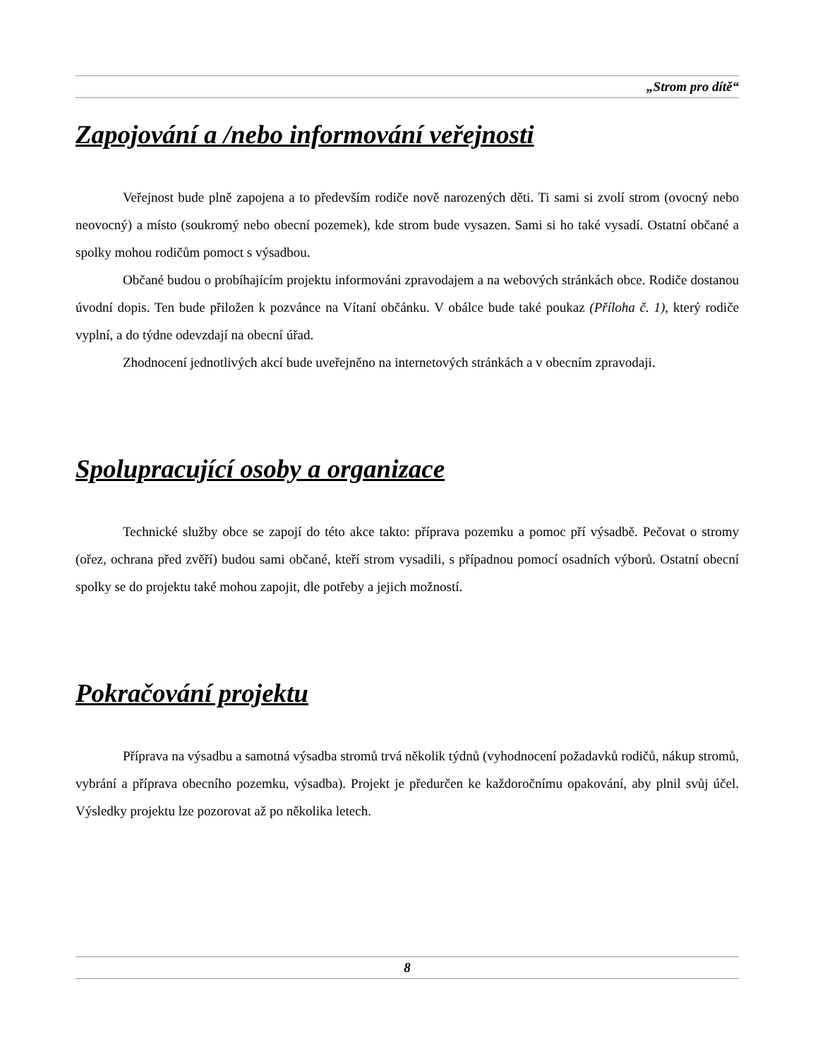„Strom pro dítě“
Zapojování a /nebo informování veřejnosti
Veřejnost bude plně zapojena a to především rodiče nově narozených děti. Ti sami si zvolí strom (ovocný nebo neovocný) a místo (soukromý nebo obecní pozemek), kde strom bude vysazen. Sami si ho také vysadí. Ostatní občané a spolky mohou rodičům pomoct s výsadbou.
Občané budou o probíhajícím projektu informováni zpravodajem a na webových stránkách obce. Rodiče dostanou úvodní dopis. Ten bude přiložen k pozvánce na Vítaní občánku. V obálce bude také poukaz (Příloha č. 1), který rodiče vyplní, a do týdne odevzdají na obecní úřad.
Zhodnocení jednotlivých akcí bude uveřejněno na internetových stránkách a v obecním zpravodaji.
Spolupracující osoby a organizace
Technické služby obce se zapojí do této akce takto: příprava pozemku a pomoc pří výsadbě. Pečovat o stromy (ořez, ochrana před zvěří) budou sami občané, kteří strom vysadili, s případnou pomocí osadních výborů. Ostatní obecní spolky se do projektu také mohou zapojit, dle potřeby a jejich možností.
Pokračování projektu
Příprava na výsadbu a samotná výsadba stromů trvá několik týdnů (vyhodnocení požadavků rodičů, nákup stromů, vybrání a příprava obecního pozemku, výsadba). Projekt je předurčen ke každoročnímu opakování, aby plnil svůj účel. Výsledky projektu lze pozorovat až po několika letech.
8